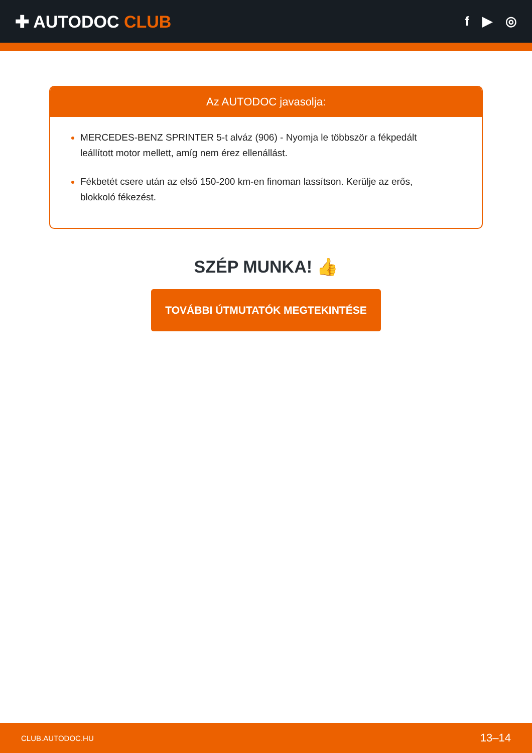✚ AUTODOC CLUB
f ▶ ◎
Az AUTODOC javasolja:
MERCEDES-BENZ SPRINTER 5-t alváz (906) - Nyomja le többször a fékpedált leállított motor mellett, amíg nem érez ellenállást.
Fékbetét csere után az első 150-200 km-en finoman lassítson. Kerülje az erős, blokkoló fékezést.
SZÉP MUNKA! 👍
TOVÁBBI ÚTMUTATÓK MEGTEKINTÉSE
CLUB.AUTODOC.HU 13–14